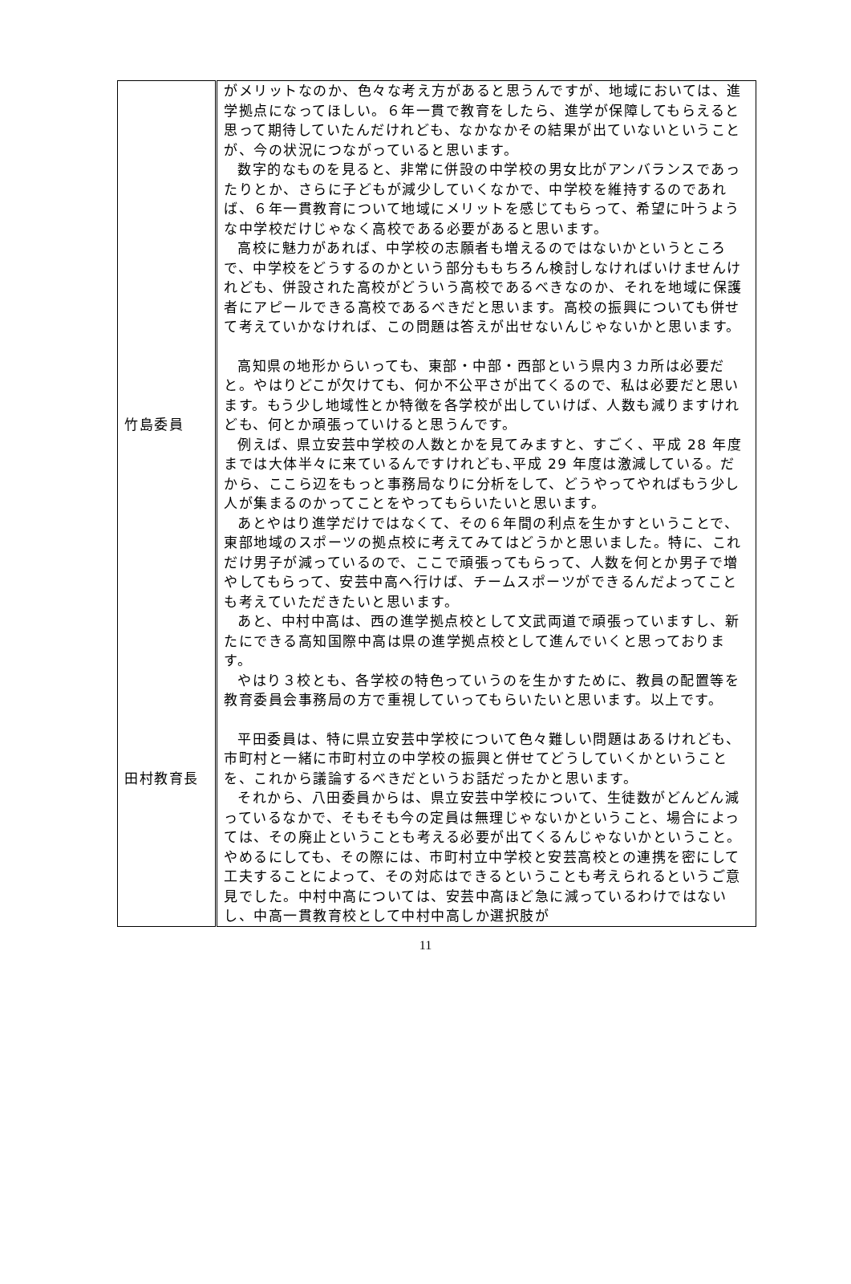| 竹島委員 田村教育長 | がメリットなのか、色々な考え方があると思うんですが、地域においては、進学拠点になってほしい。６年一貫で教育をしたら、進学が保障してもらえると思って期待していたんだけれども、なかなかその結果が出ていないということが、今の状況につながっていると思います。 数字的なものを見ると、非常に併設の中学校の男女比がアンバランスであったりとか、さらに子どもが減少していくなかで、中学校を維持するのであれば、６年一貫教育について地域にメリットを感じてもらって、希望に叶うような中学校だけじゃなく高校である必要があると思います。 高校に魅力があれば、中学校の志願者も増えるのではないかというところで、中学校をどうするのかという部分ももちろん検討しなければいけませんけれども、併設された高校がどういう高校であるべきなのか、それを地域に保護者にアピールできる高校であるべきだと思います。高校の振興についても併せて考えていかなければ、この問題は答えが出せないんじゃないかと思います。 高知県の地形からいっても、東部・中部・西部という県内３カ所は必要だと。やはりどこが欠けても、何か不公平さが出てくるので、私は必要だと思います。もう少し地域性とか特徴を各学校が出していけば、人数も減りますけれども、何とか頑張っていけると思うんです。 例えば、県立安芸中学校の人数とかを見てみますと、すごく、平成 28 年度までは大体半々に来ているんですけれども､平成 29 年度は激減している。だから、ここら辺をもっと事務局なりに分析をして、どうやってやればもう少し人が集まるのかってことをやってもらいたいと思います。 あとやはり進学だけではなくて、その６年間の利点を生かすということで、東部地域のスポーツの拠点校に考えてみてはどうかと思いました。特に、これだけ男子が減っているので、ここで頑張ってもらって、人数を何とか男子で増やしてもらって、安芸中高へ行けば、チームスポーツができるんだよってことも考えていただきたいと思います。 あと、中村中高は、西の進学拠点校として文武両道で頑張っていますし、新たにできる高知国際中高は県の進学拠点校として進んでいくと思っております。 やはり３校とも、各学校の特色っていうのを生かすために、教員の配置等を教育委員会事務局の方で重視していってもらいたいと思います。以上です。 平田委員は、特に県立安芸中学校について色々難しい問題はあるけれども、市町村と一緒に市町村立の中学校の振興と併せてどうしていくかということを、これから議論するべきだというお話だったかと思います。 それから、八田委員からは、県立安芸中学校について、生徒数がどんどん減っているなかで、そもそも今の定員は無理じゃないかということ、場合によっては、その廃止ということも考える必要が出てくるんじゃないかということ。やめるにしても、その際には、市町村立中学校と安芸高校との連携を密にして工夫することによって、その対応はできるということも考えられるというご意見でした。中村中高については、安芸中高ほど急に減っているわけではないし、中高一貫教育校として中村中高しか選択肢が |
11